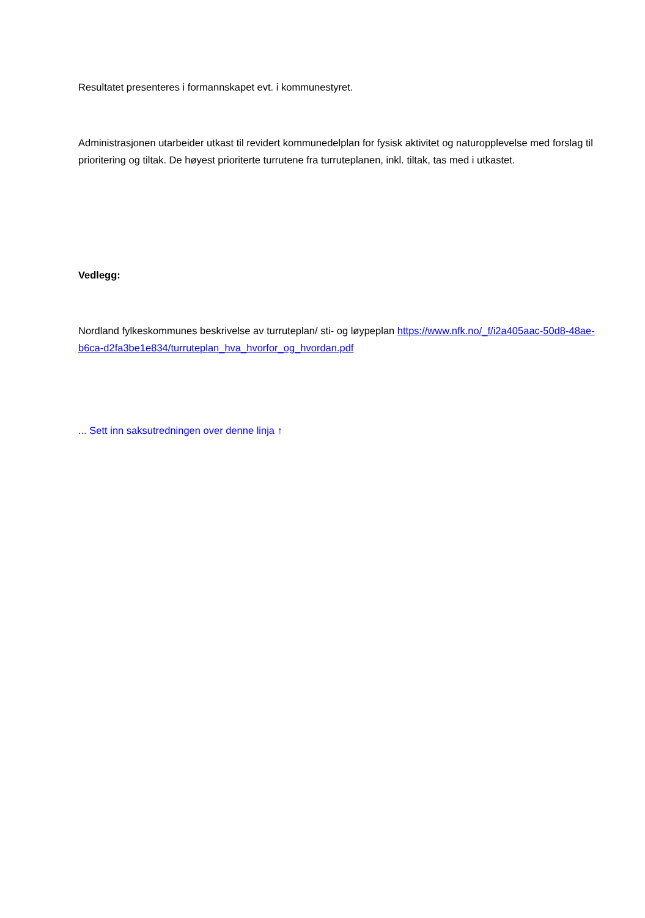Resultatet presenteres i formannskapet evt. i kommunestyret.
Administrasjonen utarbeider utkast til revidert kommunedelplan for fysisk aktivitet og naturopplevelse med forslag til prioritering og tiltak. De høyest prioriterte turrutene fra turruteplanen, inkl. tiltak, tas med i utkastet.
Vedlegg:
Nordland fylkeskommunes beskrivelse av turruteplan/ sti- og løypeplan https://www.nfk.no/_f/i2a405aac-50d8-48ae-b6ca-d2fa3be1e834/turruteplan_hva_hvorfor_og_hvordan.pdf
... Sett inn saksutredningen over denne linja ↑